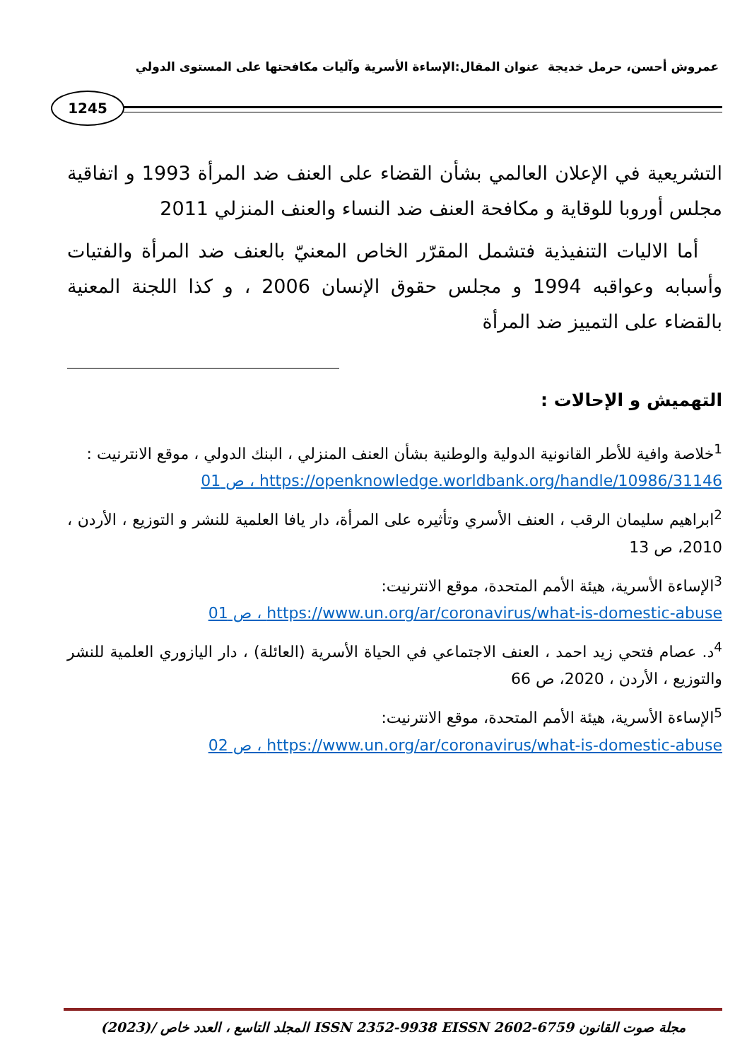عمروش أحسن، حرمل خديجة عنوان المقال:الإساءة الأسرية وآليات مكافحتها على المستوى الدولي
1245
التشريعية في الإعلان العالمي بشأن القضاء على العنف ضد المرأة 1993 و اتفاقية مجلس أوروبا للوقاية و مكافحة العنف ضد النساء والعنف المنزلي 2011
أما الاليات التنفيذية فتشمل المقرّر الخاص المعنيّ بالعنف ضد المرأة والفتيات وأسبابه وعواقبه 1994 و مجلس حقوق الإنسان 2006 ، و كذا اللجنة المعنية بالقضاء على التمييز ضد المرأة
التهميش و الإحالات :
<sup>1</sup> خلاصة وافية للأطر القانونية الدولية والوطنية بشأن العنف المنزلي ، البنك الدولي ، موقع الانترنيت :
https://openknowledge.worldbank.org/handle/10986/31146 ، ص 01
<sup>2</sup> ابراهيم سليمان الرقب ، العنف الأسري وتأثيره على المرأة، دار يافا العلمية للنشر و التوزيع ، الأردن ، 2010، ص 13
<sup>3</sup> الإساءة الأسرية، هيئة الأمم المتحدة، موقع الانترنيت:
https://www.un.org/ar/coronavirus/what-is-domestic-abuse ، ص 01
<sup>4</sup> د. عصام فتحي زيد احمد ، العنف الاجتماعي في الحياة الأسرية (العائلة) ، دار اليازوري العلمية للنشر والتوزيع ، الأردن ، 2020، ص 66
<sup>5</sup> الإساءة الأسرية، هيئة الأمم المتحدة، موقع الانترنيت:
https://www.un.org/ar/coronavirus/what-is-domestic-abuse ، ص 02
مجلة صوت القانون ISSN 2352-9938 EISSN 2602-6759 المجلد التاسع ، العدد خاص /(2023)